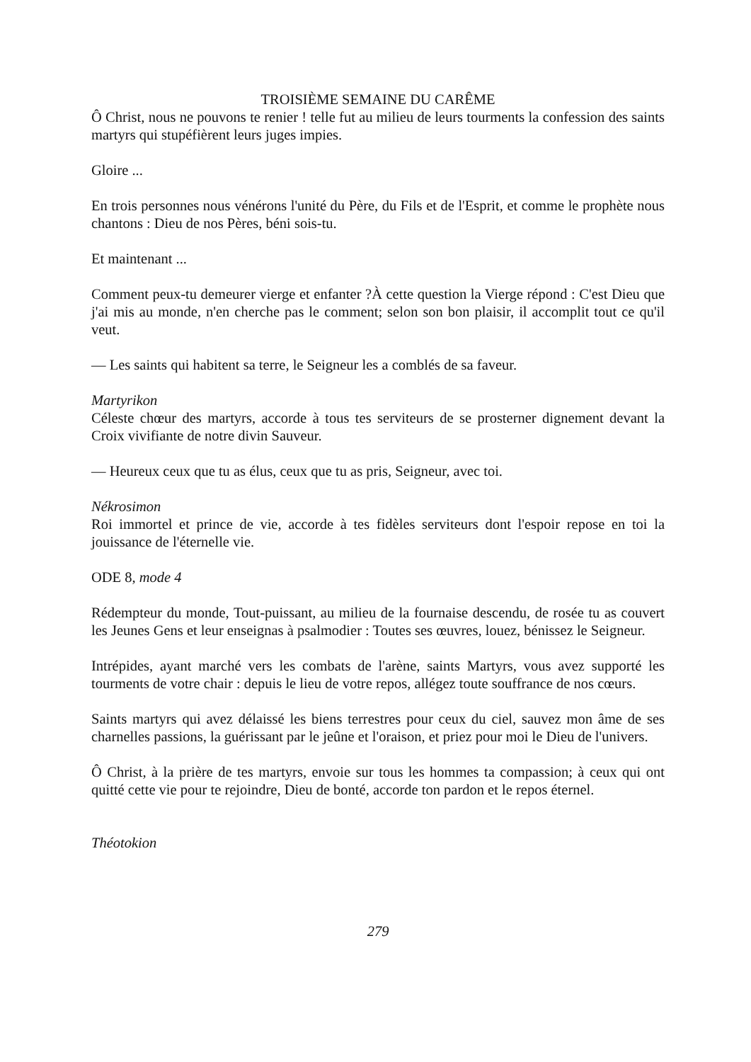TROISIÈME SEMAINE DU CARÊME
Ô Christ, nous ne pouvons te renier ! telle fut au milieu de leurs tourments la confession des saints martyrs qui stupéfièrent leurs juges impies.
Gloire ...
En trois personnes nous vénérons l'unité du Père, du Fils et de l'Esprit, et comme le prophète nous chantons : Dieu de nos Pères, béni sois-tu.
Et maintenant ...
Comment peux-tu demeurer vierge et enfanter ?À cette question la Vierge répond : C'est Dieu que j'ai mis au monde, n'en cherche pas le comment; selon son bon plaisir, il accomplit tout ce qu'il veut.
— Les saints qui habitent sa terre, le Seigneur les a comblés de sa faveur.
Martyrikon
Céleste chœur des martyrs, accorde à tous tes serviteurs de se prosterner dignement devant la Croix vivifiante de notre divin Sauveur.
— Heureux ceux que tu as élus, ceux que tu as pris, Seigneur, avec toi.
Nékrosimon
Roi immortel et prince de vie, accorde à tes fidèles serviteurs dont l'espoir repose en toi la jouissance de l'éternelle vie.
ODE 8, mode 4
Rédempteur du monde, Tout-puissant, au milieu de la fournaise descendu, de rosée tu as couvert les Jeunes Gens et leur enseignas à psalmodier : Toutes ses œuvres, louez, bénissez le Seigneur.
Intrépides, ayant marché vers les combats de l'arène, saints Martyrs, vous avez supporté les tourments de votre chair : depuis le lieu de votre repos, allégez toute souffrance de nos cœurs.
Saints martyrs qui avez délaissé les biens terrestres pour ceux du ciel, sauvez mon âme de ses charnelles passions, la guérissant par le jeûne et l'oraison, et priez pour moi le Dieu de l'univers.
Ô Christ, à la prière de tes martyrs, envoie sur tous les hommes ta compassion; à ceux qui ont quitté cette vie pour te rejoindre, Dieu de bonté, accorde ton pardon et le repos éternel.
Théotokion
279